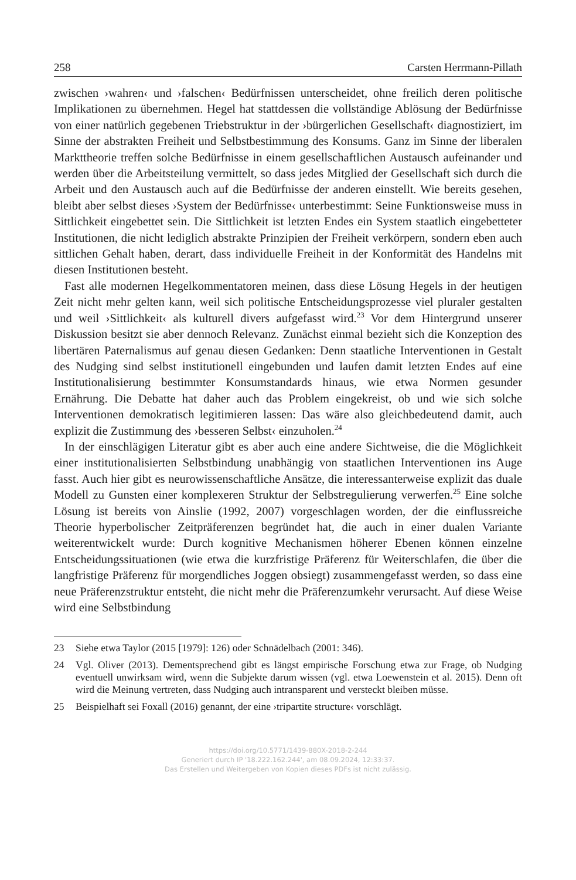258 Carsten Herrmann-Pillath
zwischen ›wahren‹ und ›falschen‹ Bedürfnissen unterscheidet, ohne freilich deren politische Implikationen zu übernehmen. Hegel hat stattdessen die vollständige Ablösung der Bedürfnisse von einer natürlich gegebenen Triebstruktur in der ›bürgerlichen Gesellschaft‹ diagnostiziert, im Sinne der abstrakten Freiheit und Selbstbestimmung des Konsums. Ganz im Sinne der liberalen Markttheorie treffen solche Bedürfnisse in einem gesellschaftlichen Austausch aufeinander und werden über die Arbeitsteilung vermittelt, so dass jedes Mitglied der Gesellschaft sich durch die Arbeit und den Austausch auch auf die Bedürfnisse der anderen einstellt. Wie bereits gesehen, bleibt aber selbst dieses ›System der Bedürfnisse‹ unterbestimmt: Seine Funktionsweise muss in Sittlichkeit eingebettet sein. Die Sittlichkeit ist letzten Endes ein System staatlich eingebetteter Institutionen, die nicht lediglich abstrakte Prinzipien der Freiheit verkörpern, sondern eben auch sittlichen Gehalt haben, derart, dass individuelle Freiheit in der Konformität des Handelns mit diesen Institutionen besteht.
Fast alle modernen Hegelkommentatoren meinen, dass diese Lösung Hegels in der heutigen Zeit nicht mehr gelten kann, weil sich politische Entscheidungsprozesse viel pluraler gestalten und weil ›Sittlichkeit‹ als kulturell divers aufgefasst wird.<sup>23</sup> Vor dem Hintergrund unserer Diskussion besitzt sie aber dennoch Relevanz. Zunächst einmal bezieht sich die Konzeption des libertären Paternalismus auf genau diesen Gedanken: Denn staatliche Interventionen in Gestalt des Nudging sind selbst institutionell eingebunden und laufen damit letzten Endes auf eine Institutionalisierung bestimmter Konsumstandards hinaus, wie etwa Normen gesunder Ernährung. Die Debatte hat daher auch das Problem eingekreist, ob und wie sich solche Interventionen demokratisch legitimieren lassen: Das wäre also gleichbedeutend damit, auch explizit die Zustimmung des ›besseren Selbst‹ einzuholen.<sup>24</sup>
In der einschlägigen Literatur gibt es aber auch eine andere Sichtweise, die die Möglichkeit einer institutionalisierten Selbstbindung unabhängig von staatlichen Interventionen ins Auge fasst. Auch hier gibt es neurowissenschaftliche Ansätze, die interessanterweise explizit das duale Modell zu Gunsten einer komplexeren Struktur der Selbstregulierung verwerfen.<sup>25</sup> Eine solche Lösung ist bereits von Ainslie (1992, 2007) vorgeschlagen worden, der die einflussreiche Theorie hyperbolischer Zeitpräferenzen begründet hat, die auch in einer dualen Variante weiterentwickelt wurde: Durch kognitive Mechanismen höherer Ebenen können einzelne Entscheidungssituationen (wie etwa die kurzfristige Präferenz für Weiterschlafen, die über die langfristige Präferenz für morgendliches Joggen obsiegt) zusammengefasst werden, so dass eine neue Präferenzstruktur entsteht, die nicht mehr die Präferenzumkehr verursacht. Auf diese Weise wird eine Selbstbindung
23 Siehe etwa Taylor (2015 [1979]: 126) oder Schnädelbach (2001: 346).
24 Vgl. Oliver (2013). Dementsprechend gibt es längst empirische Forschung etwa zur Frage, ob Nudging eventuell unwirksam wird, wenn die Subjekte darum wissen (vgl. etwa Loewenstein et al. 2015). Denn oft wird die Meinung vertreten, dass Nudging auch intransparent und versteckt bleiben müsse.
25 Beispielhaft sei Foxall (2016) genannt, der eine ›tripartite structure‹ vorschlägt.
https://doi.org/10.5771/1439-880X-2018-2-244
Generiert durch IP '18.222.162.244', am 08.09.2024, 12:33:37.
Das Erstellen und Weitergeben von Kopien dieses PDFs ist nicht zulässig.